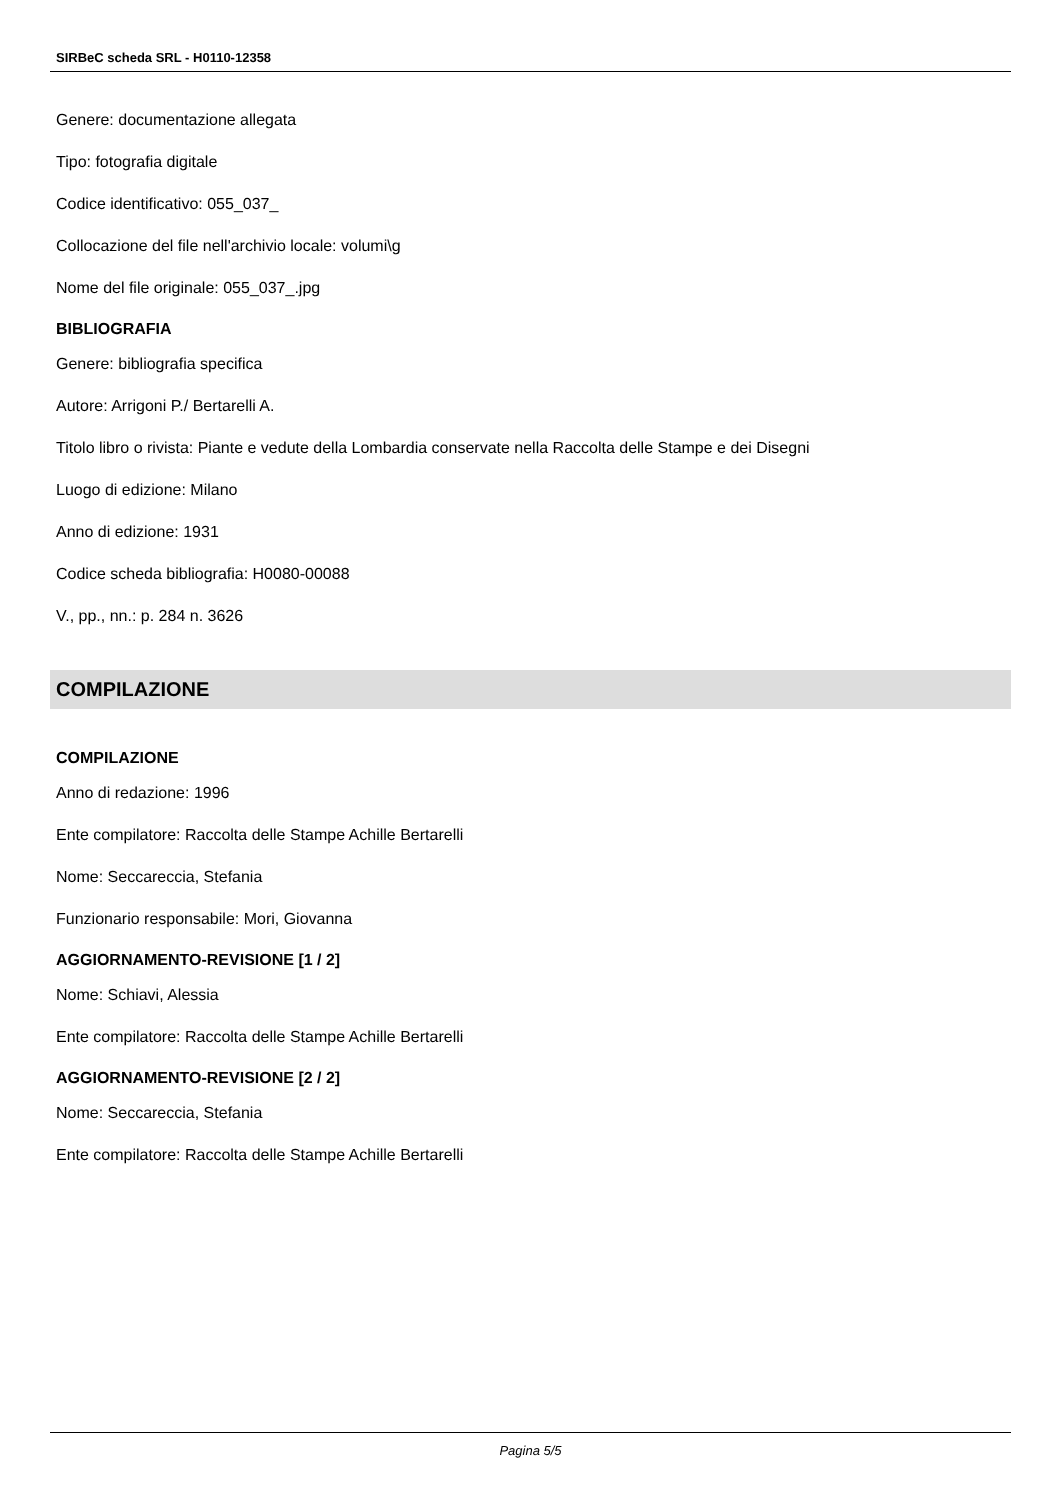SIRBeC scheda SRL - H0110-12358
Genere: documentazione allegata
Tipo: fotografia digitale
Codice identificativo: 055_037_
Collocazione del file nell'archivio locale: volumi\g
Nome del file originale: 055_037_.jpg
BIBLIOGRAFIA
Genere: bibliografia specifica
Autore: Arrigoni P./ Bertarelli A.
Titolo libro o rivista: Piante e vedute della Lombardia conservate nella Raccolta delle Stampe e dei Disegni
Luogo di edizione: Milano
Anno di edizione: 1931
Codice scheda bibliografia: H0080-00088
V., pp., nn.: p. 284 n. 3626
COMPILAZIONE
COMPILAZIONE
Anno di redazione: 1996
Ente compilatore: Raccolta delle Stampe Achille Bertarelli
Nome: Seccareccia, Stefania
Funzionario responsabile: Mori, Giovanna
AGGIORNAMENTO-REVISIONE [1 / 2]
Nome: Schiavi, Alessia
Ente compilatore: Raccolta delle Stampe Achille Bertarelli
AGGIORNAMENTO-REVISIONE [2 / 2]
Nome: Seccareccia, Stefania
Ente compilatore: Raccolta delle Stampe Achille Bertarelli
Pagina 5/5